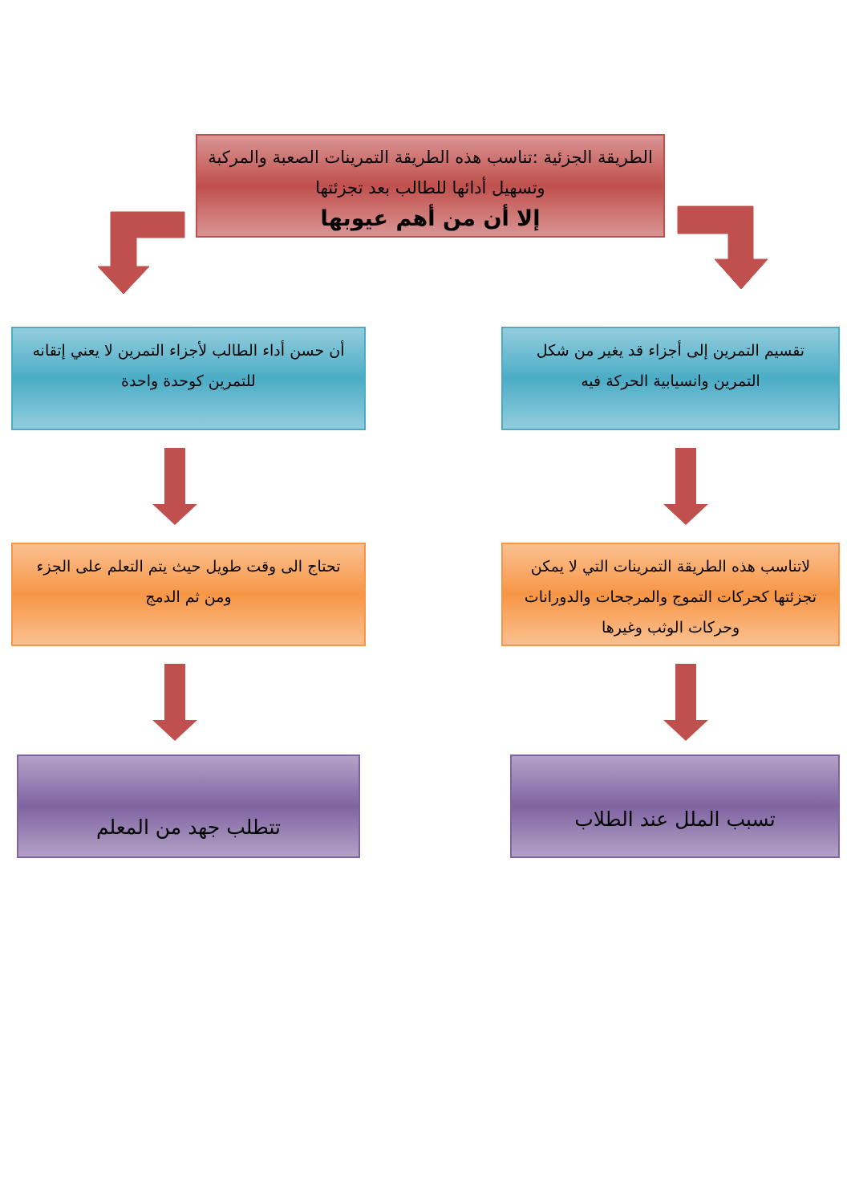الطريقة الجزئية :تناسب هذه الطريقة التمرينات الصعبة والمركبة وتسهيل أدائها للطالب بعد تجزئتها
إلا أن من أهم عيوبها
تقسيم التمرين إلى أجزاء قد يغير من شكل التمرين وانسيابية الحركة فيه
أن حسن أداء الطالب لأجزاء التمرين لا يعني إتقانه للتمرين كوحدة واحدة
لاتناسب هذه الطريقة التمرينات التي لا يمكن تجزئتها كحركات التموج والمرجحات والدورانات وحركات الوثب وغيرها
تحتاج الى وقت طويل حيث يتم التعلم على الجزء ومن ثم الدمج
تسبب الملل عند الطلاب
تتطلب جهد من المعلم